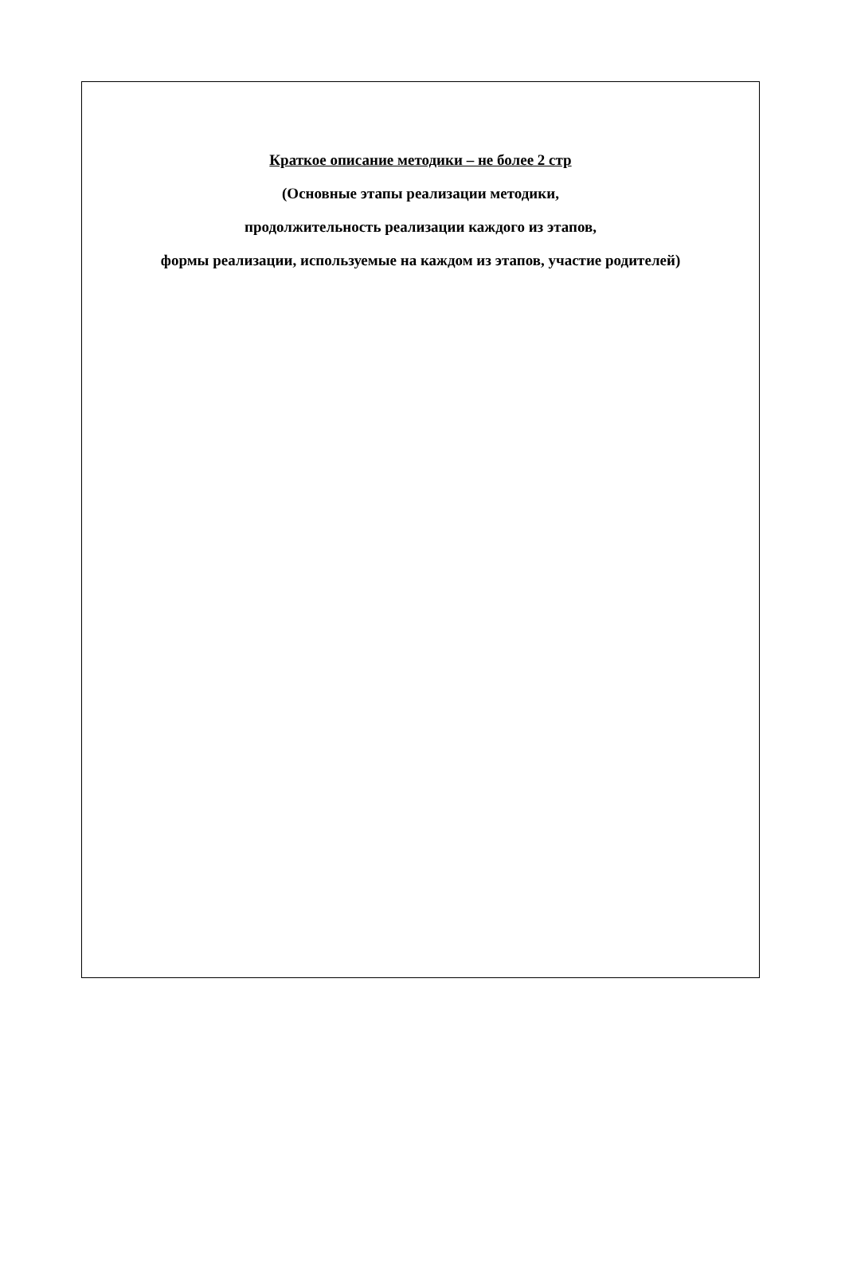Краткое описание методики – не более 2 стр
(Основные этапы реализации методики,
продолжительность реализации каждого из этапов,
формы реализации, используемые на каждом из этапов, участие родителей)